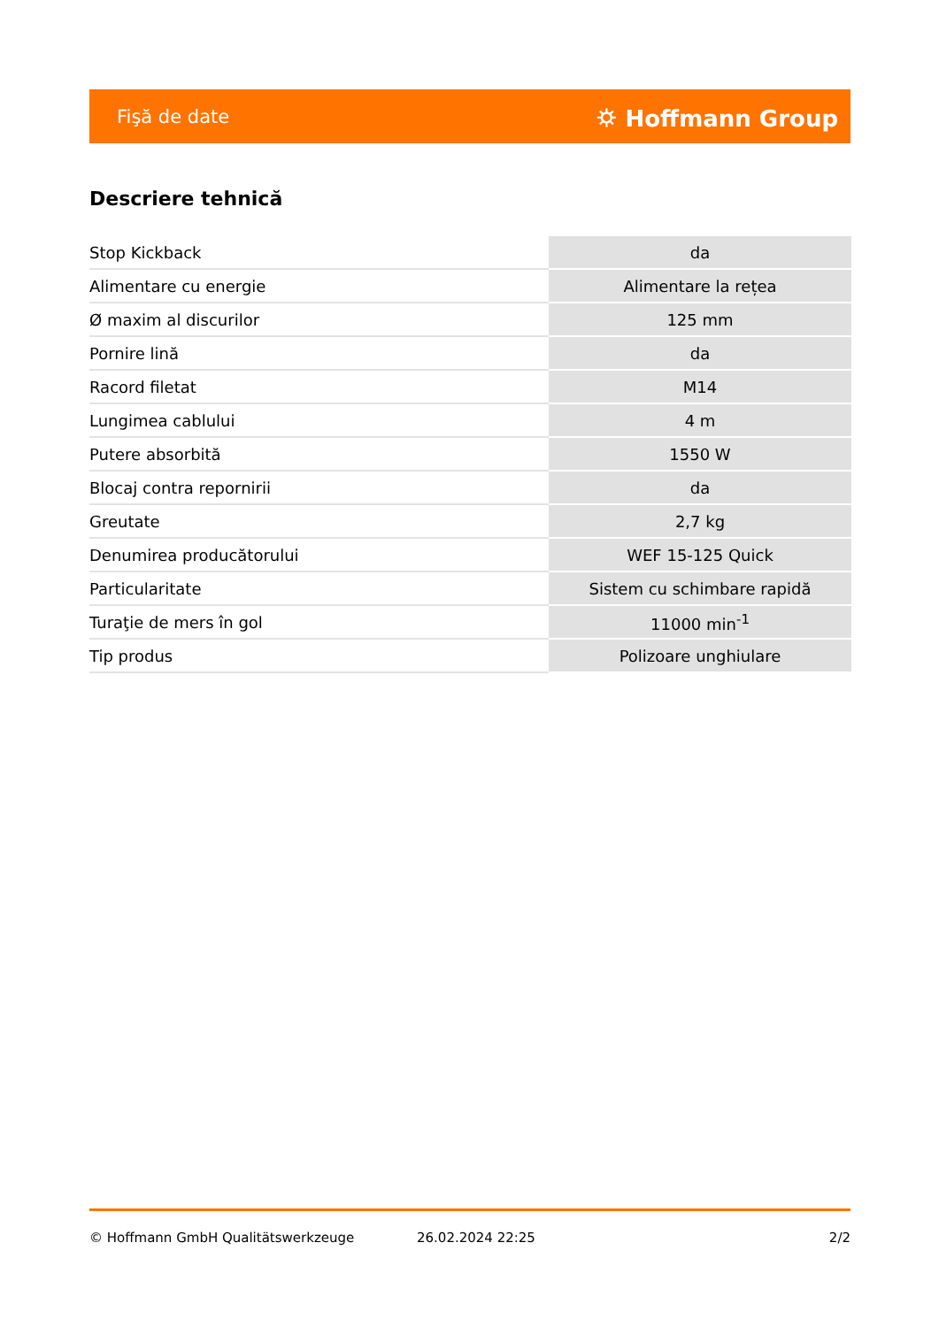Fişă de date ⛭ Hoffmann Group
Descriere tehnică
| Stop Kickback | da |
| Alimentare cu energie | Alimentare la rețea |
| Ø maxim al discurilor | 125 mm |
| Pornire lină | da |
| Racord filetat | M14 |
| Lungimea cablului | 4 m |
| Putere absorbită | 1550 W |
| Blocaj contra repornirii | da |
| Greutate | 2,7 kg |
| Denumirea producătorului | WEF 15-125 Quick |
| Particularitate | Sistem cu schimbare rapidă |
| Turaţie de mers în gol | 11000 min<sup>-1</sup> |
| Tip produs | Polizoare unghiulare |
© Hoffmann GmbH Qualitätswerkzeuge 26.02.2024 22:25 2/2